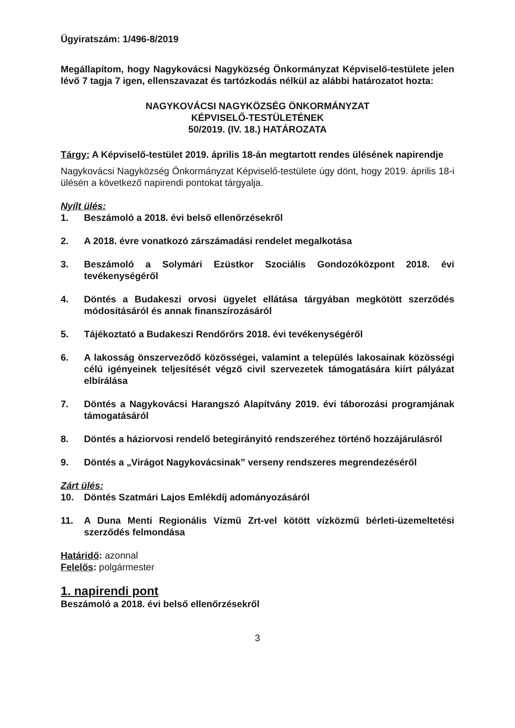Ügyiratszám: 1/496-8/2019
Megállapítom, hogy Nagykovácsi Nagyközség Önkormányzat Képviselő-testülete jelen lévő 7 tagja 7 igen, ellenszavazat és tartózkodás nélkül az alábbi határozatot hozta:
NAGYKOVÁCSI NAGYKÖZSÉG ÖNKORMÁNYZAT
KÉPVISELŐ-TESTÜLETÉNEK
50/2019. (IV. 18.) HATÁROZATA
Tárgy: A Képviselő-testület 2019. április 18-án megtartott rendes ülésének napirendje
Nagykovácsi Nagyközség Önkormányzat Képviselő-testülete úgy dönt, hogy 2019. április 18-i ülésén a következő napirendi pontokat tárgyalja.
Nyílt ülés:
1. Beszámoló a 2018. évi belső ellenőrzésekről
2. A 2018. évre vonatkozó zárszámadási rendelet megalkotása
3. Beszámoló a Solymári Ezüstkor Szociális Gondozóközpont 2018. évi tevékenységéről
4. Döntés a Budakeszi orvosi ügyelet ellátása tárgyában megkötött szerződés módosításáról és annak finanszírozásáról
5. Tájékoztató a Budakeszi Rendőrőrs 2018. évi tevékenységéről
6. A lakosság önszerveződő közösségei, valamint a település lakosainak közösségi célú igényeinek teljesítését végző civil szervezetek támogatására kiírt pályázat elbírálása
7. Döntés a Nagykovácsi Harangszó Alapítvány 2019. évi táborozási programjának támogatásáról
8. Döntés a háziorvosi rendelő betegirányitó rendszeréhez történő hozzájárulásról
9. Döntés a „Virágot Nagykovácsinak” verseny rendszeres megrendezéséről
Zárt ülés:
10. Döntés Szatmári Lajos Emlékdíj adományozásáról
11. A Duna Menti Regionális Vízmű Zrt-vel kötött vízközmű bérleti-üzemeltetési szerződés felmondása
Határidő: azonnal
Felelős: polgármester
1. napirendi pont
Beszámoló a 2018. évi belső ellenőrzésekről
3